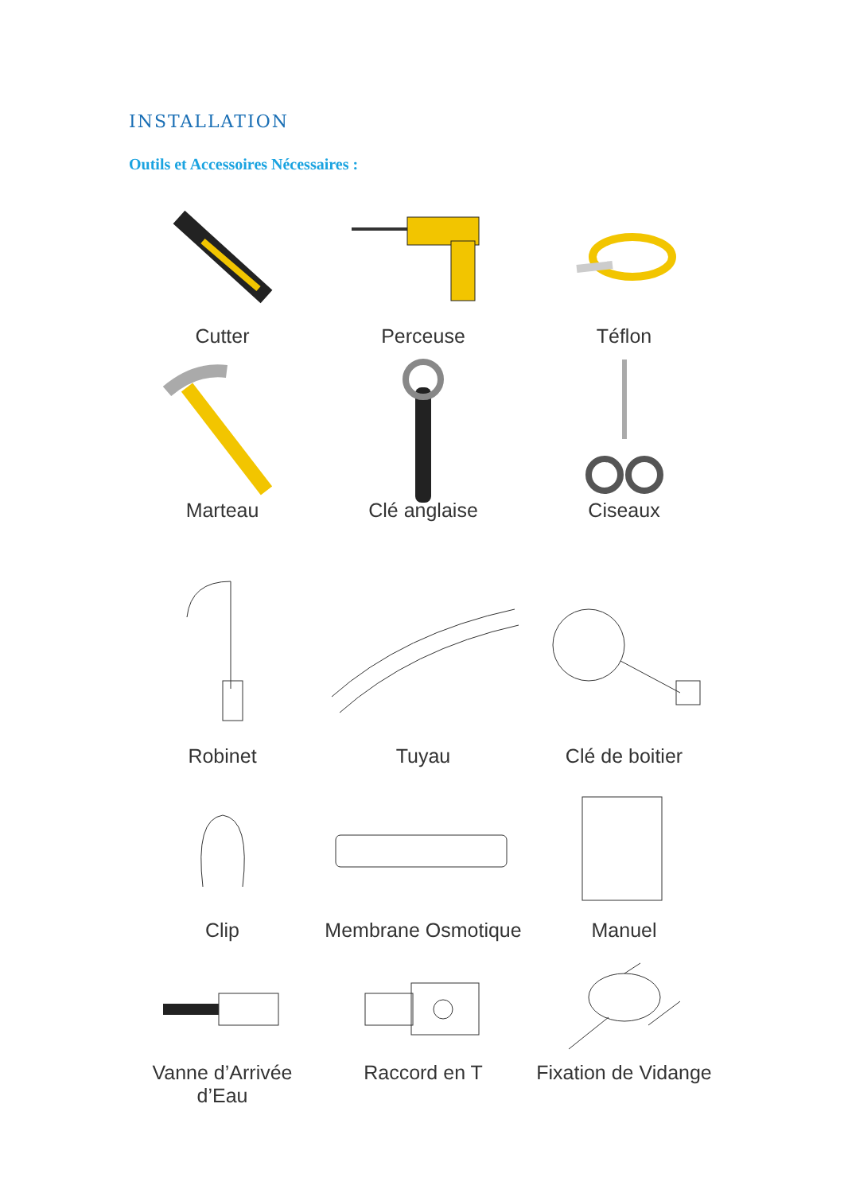INSTALLATION
Outils et Accessoires Nécessaires :
Cutter
Perceuse
Téflon
Marteau
Clé anglaise
Ciseaux
Robinet
Tuyau
Clé de boitier
Clip
Membrane Osmotique
Manuel
Vanne d’Arrivée d’Eau
Raccord en T
Fixation de Vidange